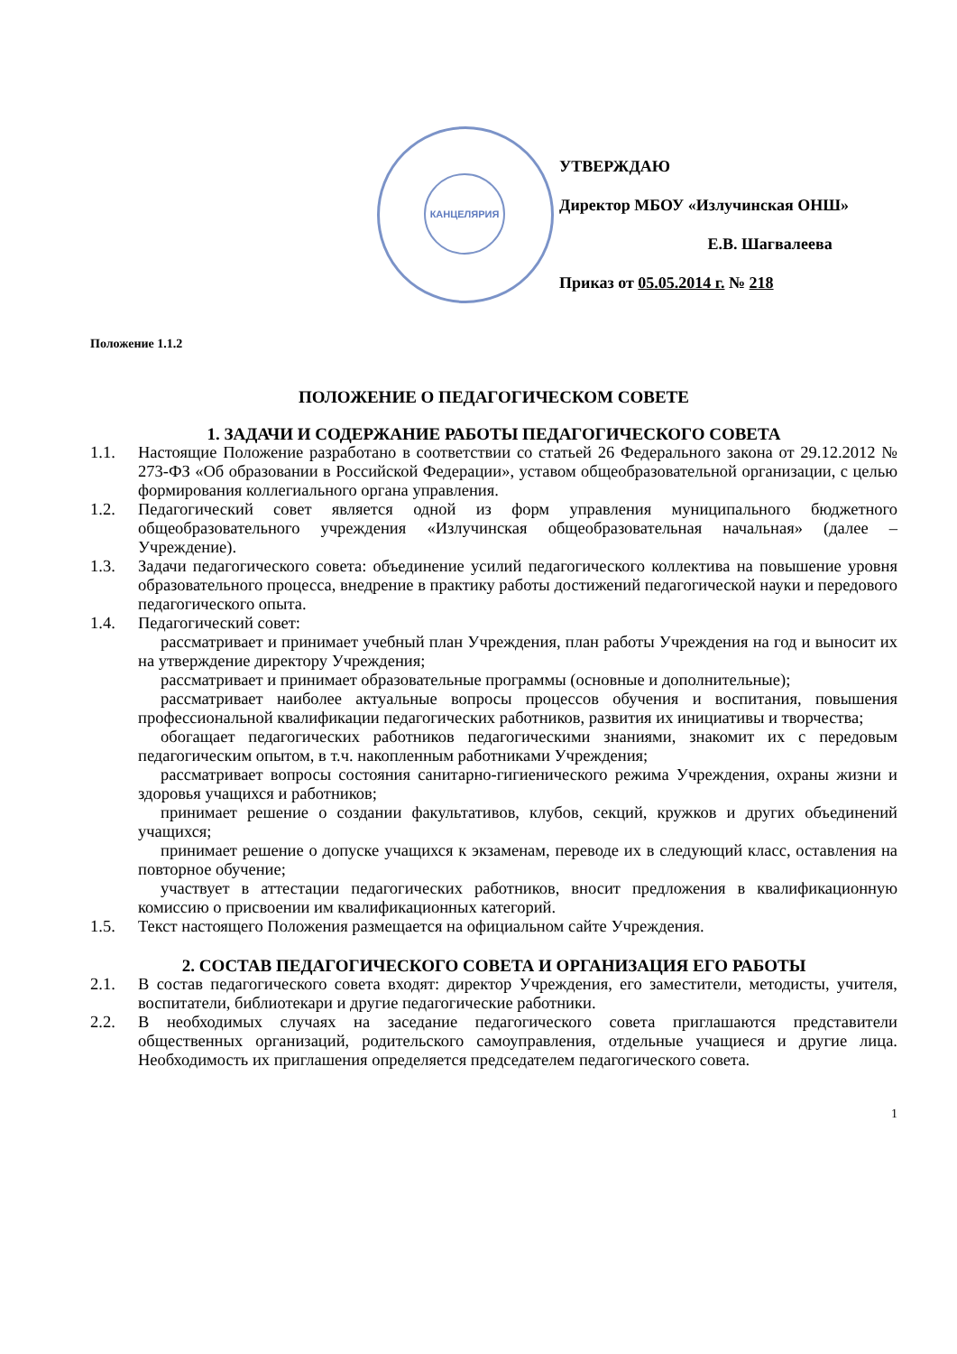КАНЦЕЛЯРИЯ
УТВЕРЖДАЮ
Директор МБОУ «Излучинская ОНШ»
Е.В. Шагвалеева
Приказ от 05.05.2014 г. № 218
Положение 1.1.2
ПОЛОЖЕНИЕ О ПЕДАГОГИЧЕСКОМ СОВЕТЕ
1. ЗАДАЧИ И СОДЕРЖАНИЕ РАБОТЫ ПЕДАГОГИЧЕСКОГО СОВЕТА
1.1. Настоящие Положение разработано в соответствии со статьей 26 Федерального закона от 29.12.2012 № 273-ФЗ «Об образовании в Российской Федерации», уставом общеобразовательной организации, с целью формирования коллегиального органа управления.
1.2. Педагогический совет является одной из форм управления муниципального бюджетного общеобразовательного учреждения «Излучинская общеобразовательная начальная» (далее – Учреждение).
1.3. Задачи педагогического совета: объединение усилий педагогического коллектива на повышение уровня образовательного процесса, внедрение в практику работы достижений педагогической науки и передового педагогического опыта.
1.4. Педагогический совет:
рассматривает и принимает учебный план Учреждения, план работы Учреждения на год и выносит их на утверждение директору Учреждения;
рассматривает и принимает образовательные программы (основные и дополнительные);
рассматривает наиболее актуальные вопросы процессов обучения и воспитания, повышения профессиональной квалификации педагогических работников, развития их инициативы и творчества;
обогащает педагогических работников педагогическими знаниями, знакомит их с передовым педагогическим опытом, в т.ч. накопленным работниками Учреждения;
рассматривает вопросы состояния санитарно-гигиенического режима Учреждения, охраны жизни и здоровья учащихся и работников;
принимает решение о создании факультативов, клубов, секций, кружков и других объединений учащихся;
принимает решение о допуске учащихся к экзаменам, переводе их в следующий класс, оставления на повторное обучение;
участвует в аттестации педагогических работников, вносит предложения в квалификационную комиссию о присвоении им квалификационных категорий.
1.5. Текст настоящего Положения размещается на официальном сайте Учреждения.
2. СОСТАВ ПЕДАГОГИЧЕСКОГО СОВЕТА И ОРГАНИЗАЦИЯ ЕГО РАБОТЫ
2.1. В состав педагогического совета входят: директор Учреждения, его заместители, методисты, учителя, воспитатели, библиотекари и другие педагогические работники.
2.2. В необходимых случаях на заседание педагогического совета приглашаются представители общественных организаций, родительского самоуправления, отдельные учащиеся и другие лица. Необходимость их приглашения определяется председателем педагогического совета.
1